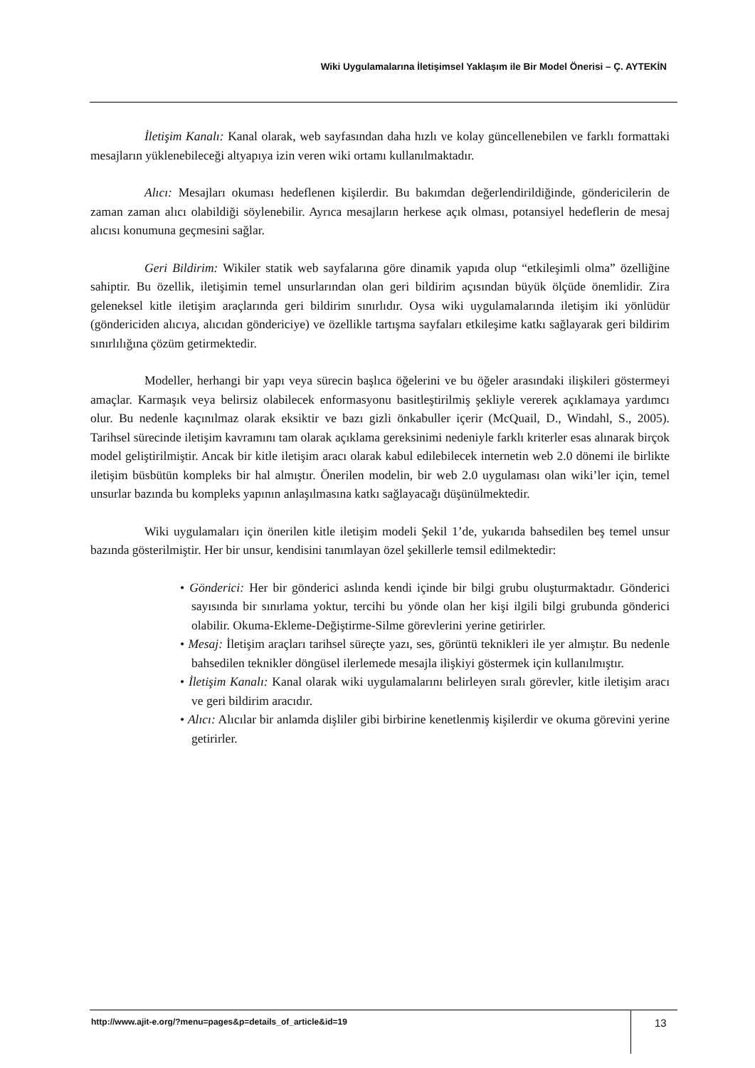Wiki Uygulamalarına İletişimsel Yaklaşım ile Bir Model Önerisi – Ç. AYTEKİN
İletişim Kanalı: Kanal olarak, web sayfasından daha hızlı ve kolay güncellenebilen ve farklı formattaki mesajların yüklenebileceği altyapıya izin veren wiki ortamı kullanılmaktadır.
Alıcı: Mesajları okuması hedeflenen kişilerdir. Bu bakımdan değerlendirildiğinde, göndericilerin de zaman zaman alıcı olabildiği söylenebilir. Ayrıca mesajların herkese açık olması, potansiyel hedeflerin de mesaj alıcısı konumuna geçmesini sağlar.
Geri Bildirim: Wikiler statik web sayfalarına göre dinamik yapıda olup “etkileşimli olma” özelliğine sahiptir. Bu özellik, iletişimin temel unsurlarından olan geri bildirim açısından büyük ölçüde önemlidir. Zira geleneksel kitle iletişim araçlarında geri bildirim sınırlıdır. Oysa wiki uygulamalarında iletişim iki yönlüdür (göndericiden alıcıya, alıcıdan göndericiye) ve özellikle tartışma sayfaları etkileşime katkı sağlayarak geri bildirim sınırlılığına çözüm getirmektedir.
Modeller, herhangi bir yapı veya sürecin başlıca öğelerini ve bu öğeler arasındaki ilişkileri göstermeyi amaçlar. Karmaşık veya belirsiz olabilecek enformasyonu basitleştirilmiş şekliyle vererek açıklamaya yardımcı olur. Bu nedenle kaçınılmaz olarak eksiktir ve bazı gizli önkabuller içerir (McQuail, D., Windahl, S., 2005). Tarihsel sürecinde iletişim kavramını tam olarak açıklama gereksinimi nedeniyle farklı kriterler esas alınarak birçok model geliştirilmiştir. Ancak bir kitle iletişim aracı olarak kabul edilebilecek internetin web 2.0 dönemi ile birlikte iletişim büsbütün kompleks bir hal almıştır. Önerilen modelin, bir web 2.0 uygulaması olan wiki’ler için, temel unsurlar bazında bu kompleks yapının anlaşılmasına katkı sağlayacağı düşünülmektedir.
Wiki uygulamaları için önerilen kitle iletişim modeli Şekil 1’de, yukarıda bahsedilen beş temel unsur bazında gösterilmiştir. Her bir unsur, kendisini tanımlayan özel şekillerle temsil edilmektedir:
• Gönderici: Her bir gönderici aslında kendi içinde bir bilgi grubu oluşturmaktadır. Gönderici sayısında bir sınırlama yoktur, tercihi bu yönde olan her kişi ilgili bilgi grubunda gönderici olabilir. Okuma-Ekleme-Değiştirme-Silme görevlerini yerine getirirler.
• Mesaj: İletişim araçları tarihsel süreçte yazı, ses, görüntü teknikleri ile yer almıştır. Bu nedenle bahsedilen teknikler döngüsel ilerlemede mesajla ilişkiyi göstermek için kullanılmıştır.
• İletişim Kanalı: Kanal olarak wiki uygulamalarını belirleyen sıralı görevler, kitle iletişim aracı ve geri bildirim aracıdır.
• Alıcı: Alıcılar bir anlamda dişliler gibi birbirine kenetlenmiş kişilerdir ve okuma görevini yerine getirirler.
http://www.ajit-e.org/?menu=pages&p=details_of_article&id=19
13